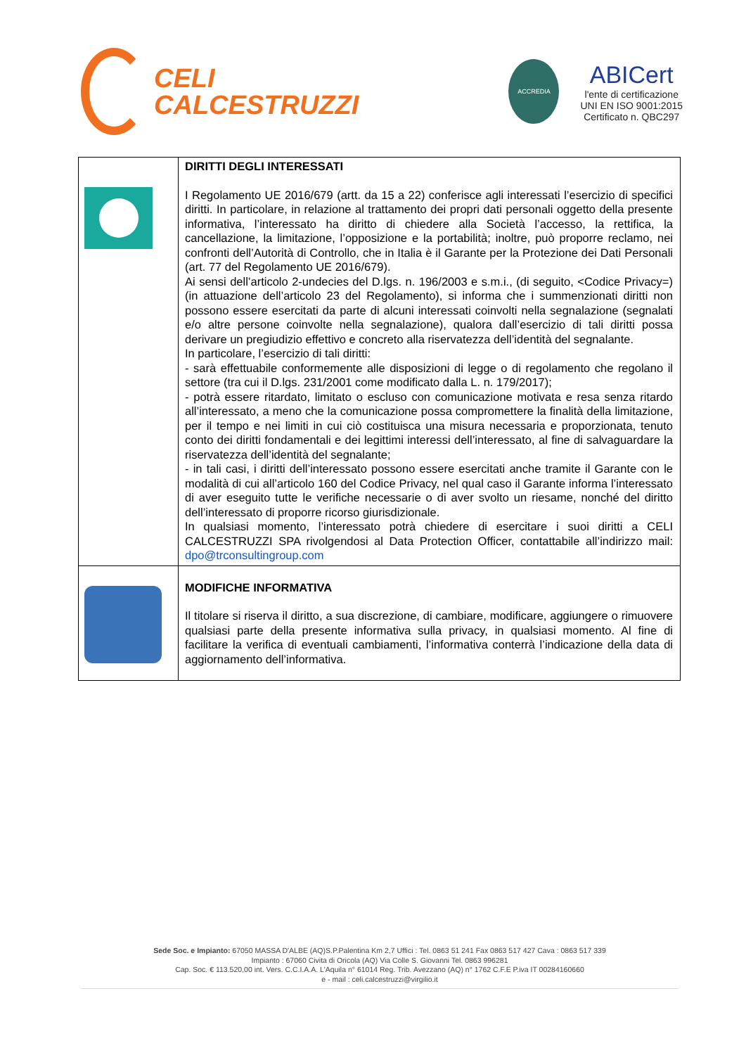CELI
CALCESTRUZZI
ACCREDIA
ABICert
l'ente di certificazione
UNI EN ISO 9001:2015
Certificato n. QBC297
| | DIRITTI DEGLI INTERESSATI I Regolamento UE 2016/679 (artt. da 15 a 22) conferisce agli interessati l’esercizio di specifici diritti. In particolare, in relazione al trattamento dei propri dati personali oggetto della presente informativa, l’interessato ha diritto di chiedere alla Società l’accesso, la rettifica, la cancellazione, la limitazione, l’opposizione e la portabilità; inoltre, può proporre reclamo, nei confronti dell’Autorità di Controllo, che in Italia è il Garante per la Protezione dei Dati Personali (art. 77 del Regolamento UE 2016/679). Ai sensi dell’articolo 2-undecies del D.lgs. n. 196/2003 e s.m.i., (di seguito, <Codice Privacy=) (in attuazione dell’articolo 23 del Regolamento), si informa che i summenzionati diritti non possono essere esercitati da parte di alcuni interessati coinvolti nella segnalazione (segnalati e/o altre persone coinvolte nella segnalazione), qualora dall’esercizio di tali diritti possa derivare un pregiudizio effettivo e concreto alla riservatezza dell’identità del segnalante. In particolare, l’esercizio di tali diritti: - sarà effettuabile conformemente alle disposizioni di legge o di regolamento che regolano il settore (tra cui il D.lgs. 231/2001 come modificato dalla L. n. 179/2017); - potrà essere ritardato, limitato o escluso con comunicazione motivata e resa senza ritardo all’interessato, a meno che la comunicazione possa compromettere la finalità della limitazione, per il tempo e nei limiti in cui ciò costituisca una misura necessaria e proporzionata, tenuto conto dei diritti fondamentali e dei legittimi interessi dell’interessato, al fine di salvaguardare la riservatezza dell’identità del segnalante; - in tali casi, i diritti dell’interessato possono essere esercitati anche tramite il Garante con le modalità di cui all’articolo 160 del Codice Privacy, nel qual caso il Garante informa l’interessato di aver eseguito tutte le verifiche necessarie o di aver svolto un riesame, nonché del diritto dell’interessato di proporre ricorso giurisdizionale. In qualsiasi momento, l’interessato potrà chiedere di esercitare i suoi diritti a CELI CALCESTRUZZI SPA rivolgendosi al Data Protection Officer, contattabile all’indirizzo mail: dpo@trconsultingroup.com |
| | MODIFICHE INFORMATIVA Il titolare si riserva il diritto, a sua discrezione, di cambiare, modificare, aggiungere o rimuovere qualsiasi parte della presente informativa sulla privacy, in qualsiasi momento. Al fine di facilitare la verifica di eventuali cambiamenti, l’informativa conterrà l’indicazione della data di aggiornamento dell’informativa. |
Sede Soc. e Impianto: 67050 MASSA D'ALBE (AQ)S.P.Palentina Km 2,7 Uffici : Tel. 0863 51 241 Fax 0863 517 427 Cava : 0863 517 339
Impianto : 67060 Civita di Oricola (AQ) Via Colle S. Giovanni Tel. 0863 996281
Cap. Soc. € 113.520,00 int. Vers. C.C.I.A.A. L'Aquila n° 61014 Reg. Trib. Avezzano (AQ) n° 1762 C.F.E P.iva IT 00284160660
e - mail : celi.calcestruzzi@virgilio.it